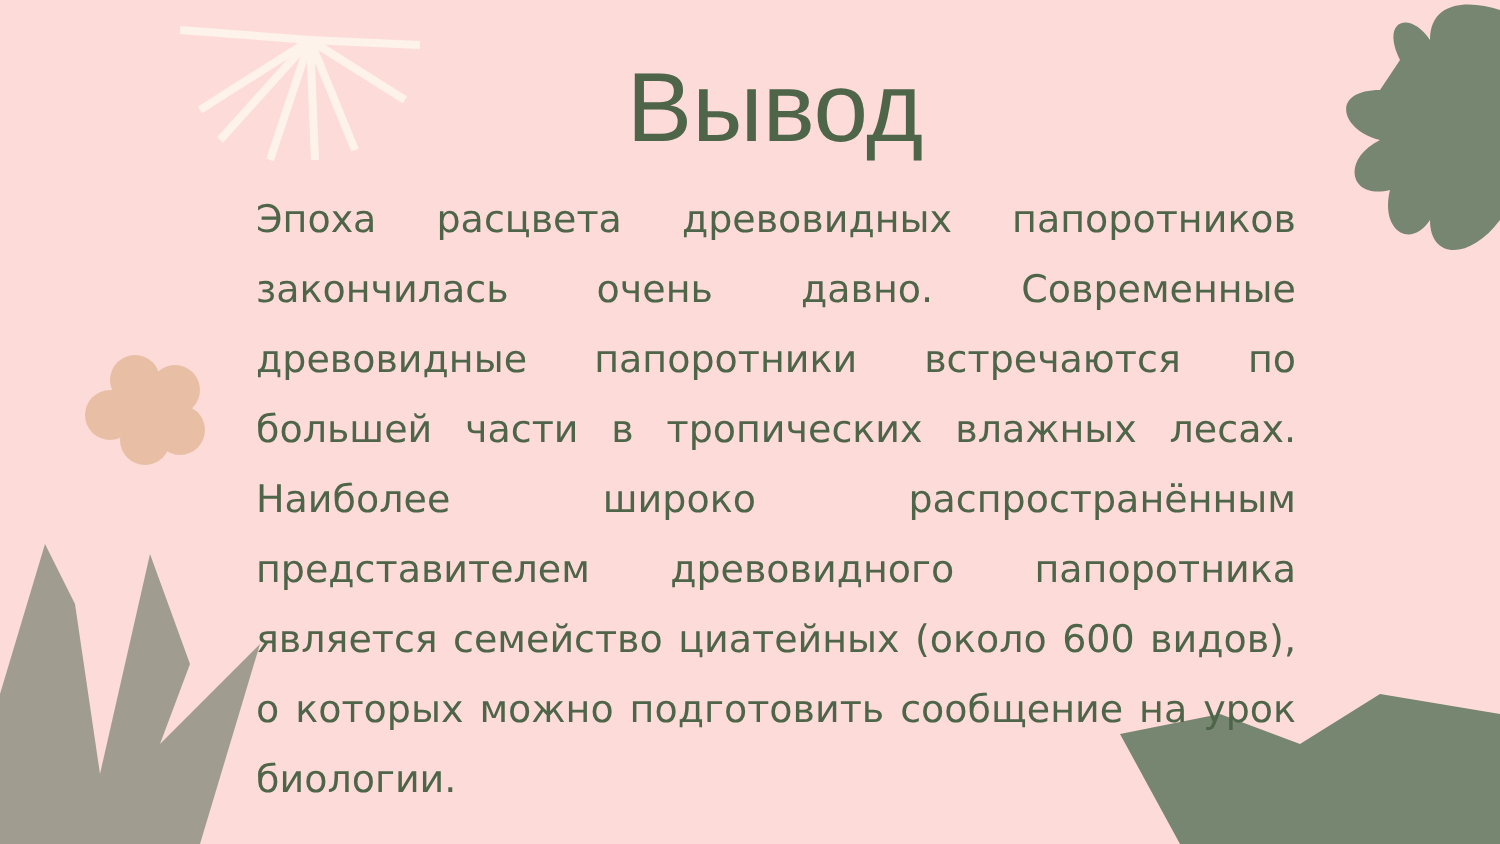Вывод
Эпоха расцвета древовидных папоротников закончилась очень давно. Современные древовидные папоротники встречаются по большей части в тропических влажных лесах. Наиболее широко распространённым представителем древовидного папоротника является семейство циатейных (около 600 видов), о которых можно подготовить сообщение на урок биологии.